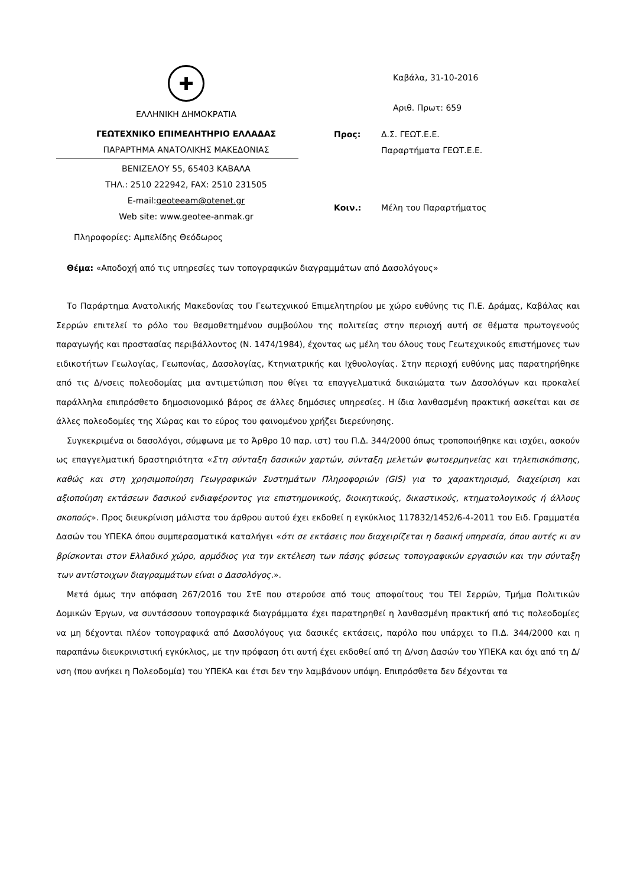✚
ΕΛΛΗΝΙΚΗ ΔΗΜΟΚΡΑΤΙΑ
ΓΕΩΤΕΧΝΙΚΟ ΕΠΙΜΕΛΗΤΗΡΙΟ ΕΛΛΑΔΑΣ
ΠΑΡΑΡΤΗΜΑ ΑΝΑΤΟΛΙΚΗΣ ΜΑΚΕΔΟΝΙΑΣ
ΒΕΝΙΖΕΛΟΥ 55, 65403 ΚΑΒΑΛΑ
ΤΗΛ.: 2510 222942, FAX: 2510 231505
E-mail:geoteeam@otenet.gr
Web site: www.geotee-anmak.gr
Πληροφορίες: Αμπελίδης Θεόδωρος
Καβάλα, 31-10-2016
Αριθ. Πρωτ: 659
Προς: Δ.Σ. ΓΕΩΤ.Ε.Ε.
Παραρτήματα ΓΕΩΤ.Ε.Ε.
Κοιν.: Μέλη του Παραρτήματος
Θέμα: «Αποδοχή από τις υπηρεσίες των τοπογραφικών διαγραμμάτων από Δασολόγους»
Το Παράρτημα Ανατολικής Μακεδονίας του Γεωτεχνικού Επιμελητηρίου με χώρο ευθύνης τις Π.Ε. Δράμας, Καβάλας και Σερρών επιτελεί το ρόλο του θεσμοθετημένου συμβούλου της πολιτείας στην περιοχή αυτή σε θέματα πρωτογενούς παραγωγής και προστασίας περιβάλλοντος (Ν. 1474/1984), έχοντας ως μέλη του όλους τους Γεωτεχνικούς επιστήμονες των ειδικοτήτων Γεωλογίας, Γεωπονίας, Δασολογίας, Κτηνιατρικής και Ιχθυολογίας. Στην περιοχή ευθύνης μας παρατηρήθηκε από τις Δ/νσεις πολεοδομίας μια αντιμετώπιση που θίγει τα επαγγελματικά δικαιώματα των Δασολόγων και προκαλεί παράλληλα επιπρόσθετο δημοσιονομικό βάρος σε άλλες δημόσιες υπηρεσίες. Η ίδια λανθασμένη πρακτική ασκείται και σε άλλες πολεοδομίες της Χώρας και το εύρος του φαινομένου χρήζει διερεύνησης.
Συγκεκριμένα οι δασολόγοι, σύμφωνα με το Άρθρο 10 παρ. ιστ) του Π.Δ. 344/2000 όπως τροποποιήθηκε και ισχύει, ασκούν ως επαγγελματική δραστηριότητα «Στη σύνταξη δασικών χαρτών, σύνταξη μελετών φωτοερμηνείας και τηλεπισκόπισης, καθώς και στη χρησιμοποίηση Γεωγραφικών Συστημάτων Πληροφοριών (GIS) για το χαρακτηρισμό, διαχείριση και αξιοποίηση εκτάσεων δασικού ενδιαφέροντος για επιστημονικούς, διοικητικούς, δικαστικούς, κτηματολογικούς ή άλλους σκοπούς». Προς διευκρίνιση μάλιστα του άρθρου αυτού έχει εκδοθεί η εγκύκλιος 117832/1452/6-4-2011 του Ειδ. Γραμματέα Δασών του ΥΠΕΚΑ όπου συμπερασματικά καταλήγει «ότι σε εκτάσεις που διαχειρίζεται η δασική υπηρεσία, όπου αυτές κι αν βρίσκονται στον Ελλαδικό χώρο, αρμόδιος για την εκτέλεση των πάσης φύσεως τοπογραφικών εργασιών και την σύνταξη των αντίστοιχων διαγραμμάτων είναι ο Δασολόγος.».
Μετά όμως την απόφαση 267/2016 του ΣτΕ που στερούσε από τους αποφοίτους του ΤΕΙ Σερρών, Τμήμα Πολιτικών Δομικών Έργων, να συντάσσουν τοπογραφικά διαγράμματα έχει παρατηρηθεί η λανθασμένη πρακτική από τις πολεοδομίες να μη δέχονται πλέον τοπογραφικά από Δασολόγους για δασικές εκτάσεις, παρόλο που υπάρχει το Π.Δ. 344/2000 και η παραπάνω διευκρινιστική εγκύκλιος, με την πρόφαση ότι αυτή έχει εκδοθεί από τη Δ/νση Δασών του ΥΠΕΚΑ και όχι από τη Δ/νση (που ανήκει η Πολεοδομία) του ΥΠΕΚΑ και έτσι δεν την λαμβάνουν υπόψη. Επιπρόσθετα δεν δέχονται τα